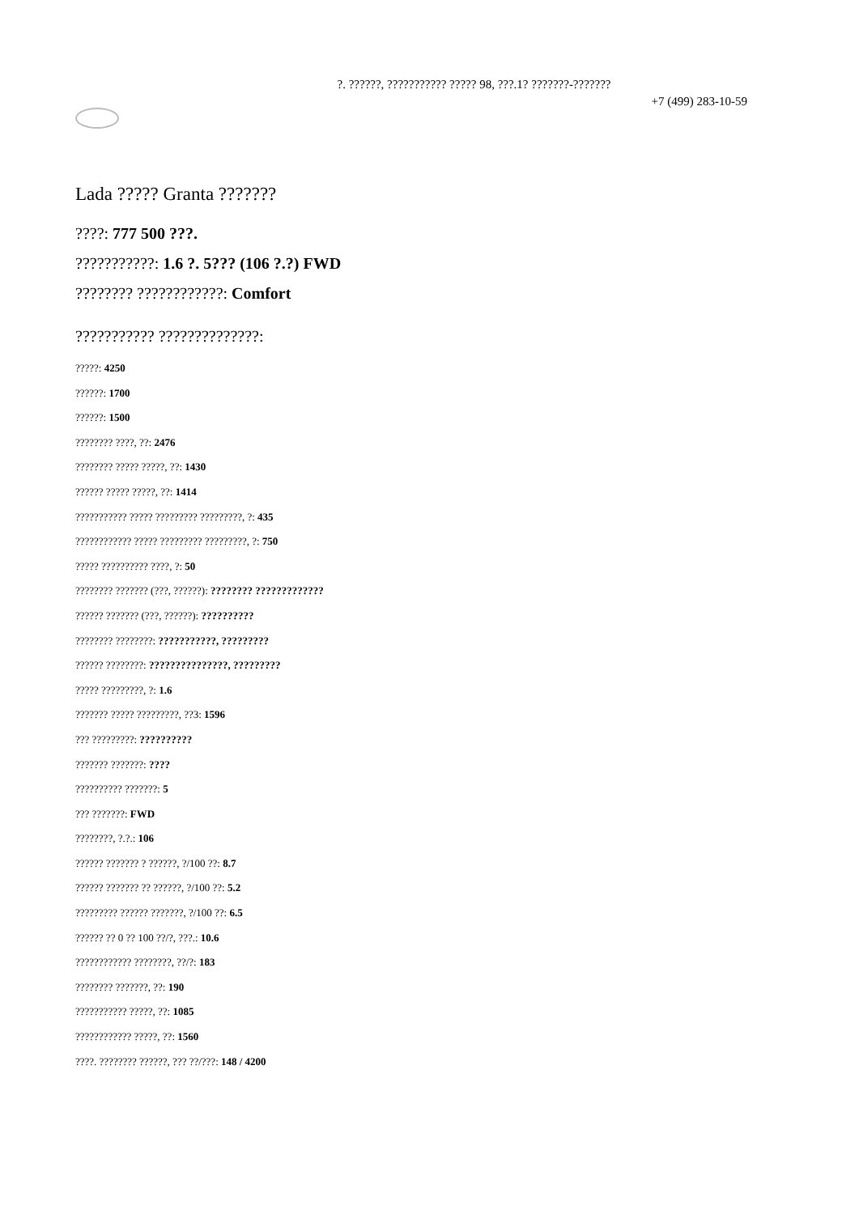?. ??????, ??????????? ????? 98, ???.1? ???????-???????
+7 (499) 283-10-59
Lada ????? Granta ???????
????: 777 500 ???.
???????????: 1.6 ?. 5??? (106 ?.?) FWD
???????? ????????????: Comfort
??????????? ??????????????:
?????: 4250
??????: 1700
??????: 1500
???????? ????, ??: 2476
???????? ????? ?????, ??: 1430
?????? ????? ?????, ??: 1414
??????????? ????? ????????? ?????????, ?: 435
???????????? ????? ????????? ?????????, ?: 750
????? ?????????? ????, ?: 50
???????? ??????? (???, ??????): ???????? ?????????????
?????? ??????? (???, ??????): ??????????
???????? ????????: ???????????, ?????????
?????? ????????: ???????????????, ?????????
????? ?????????, ?: 1.6
??????? ????? ?????????, ??3: 1596
??? ?????????: ??????????
??????? ???????: ????
?????????? ???????: 5
??? ???????: FWD
????????, ?.?.: 106
?????? ??????? ? ??????, ?/100 ??: 8.7
?????? ??????? ?? ??????, ?/100 ??: 5.2
????????? ?????? ???????, ?/100 ??: 6.5
?????? ?? 0 ?? 100 ??/?, ???.: 10.6
???????????? ????????, ??/?: 183
???????? ???????, ??: 190
??????????? ?????, ??: 1085
???????????? ?????, ??: 1560
????. ???????? ??????, ??? ??/???: 148 / 4200